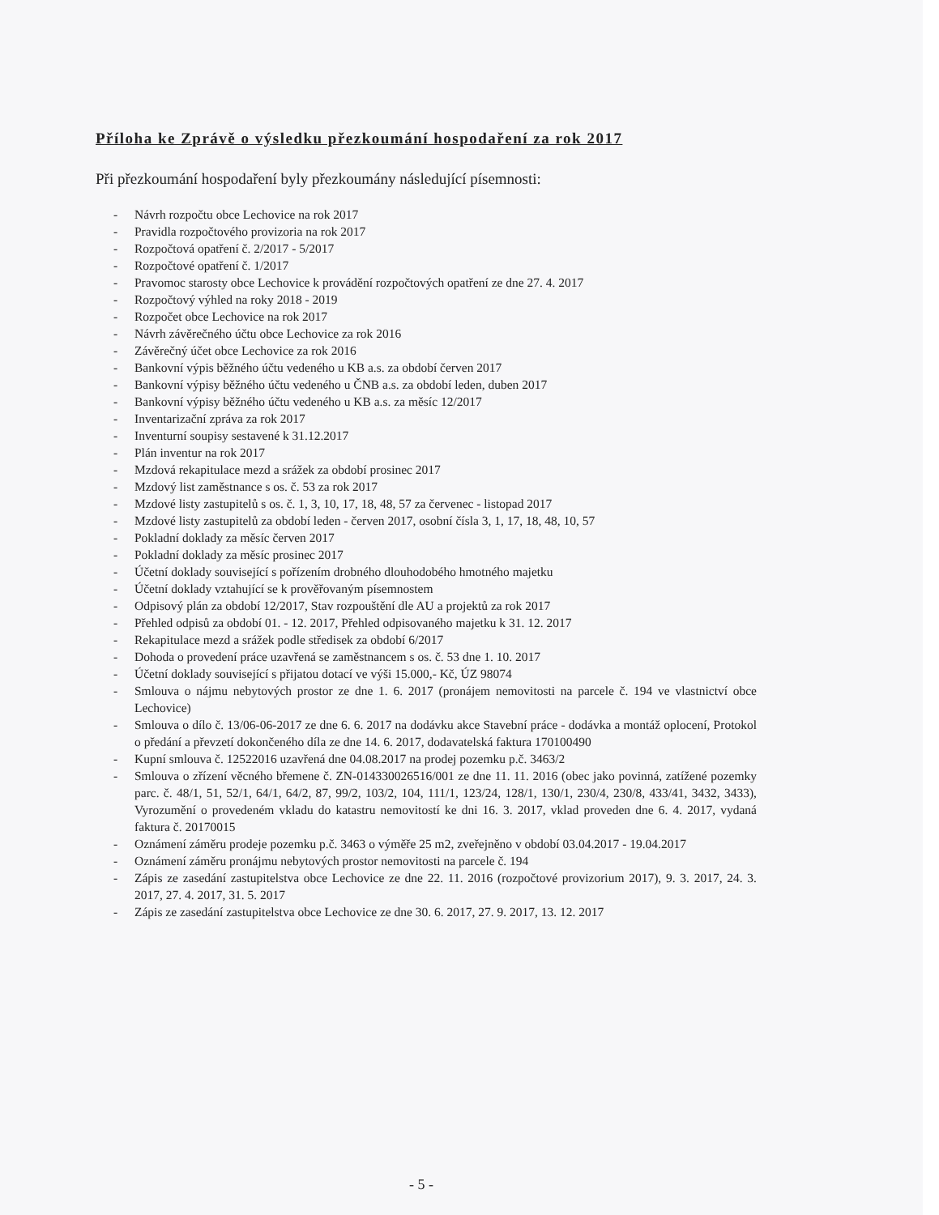Příloha ke Zprávě o výsledku přezkoumání hospodaření za rok 2017
Při přezkoumání hospodaření byly přezkoumány následující písemnosti:
- Návrh rozpočtu obce Lechovice na rok 2017
- Pravidla rozpočtového provizoria na rok 2017
- Rozpočtová opatření č. 2/2017 - 5/2017
- Rozpočtové opatření č. 1/2017
- Pravomoc starosty obce Lechovice k provádění rozpočtových opatření ze dne 27. 4. 2017
- Rozpočtový výhled na roky 2018 - 2019
- Rozpočet obce Lechovice na rok 2017
- Návrh závěrečného účtu obce Lechovice za rok 2016
- Závěrečný účet obce Lechovice za rok 2016
- Bankovní výpis běžného účtu vedeného u KB a.s. za období červen 2017
- Bankovní výpisy běžného účtu vedeného u ČNB a.s. za období leden, duben 2017
- Bankovní výpisy běžného účtu vedeného u KB a.s. za měsíc 12/2017
- Inventarizační zpráva za rok 2017
- Inventurní soupisy sestavené k 31.12.2017
- Plán inventur na rok 2017
- Mzdová rekapitulace mezd a srážek za období prosinec 2017
- Mzdový list zaměstnance s os. č. 53 za rok 2017
- Mzdové listy zastupitelů s os. č. 1, 3, 10, 17, 18, 48, 57 za červenec - listopad 2017
- Mzdové listy zastupitelů za období leden - červen 2017, osobní čísla 3, 1, 17, 18, 48, 10, 57
- Pokladní doklady za měsíc červen 2017
- Pokladní doklady za měsíc prosinec 2017
- Účetní doklady související s pořízením drobného dlouhodobého hmotného majetku
- Účetní doklady vztahující se k prověřovaným písemnostem
- Odpisový plán za období 12/2017, Stav rozpouštění dle AU a projektů za rok 2017
- Přehled odpisů za období 01. - 12. 2017, Přehled odpisovaného majetku k 31. 12. 2017
- Rekapitulace mezd a srážek podle středisek za období 6/2017
- Dohoda o provedení práce uzavřená se zaměstnancem s os. č. 53 dne 1. 10. 2017
- Účetní doklady související s přijatou dotací ve výši 15.000,- Kč, ÚZ 98074
- Smlouva o nájmu nebytových prostor ze dne 1. 6. 2017 (pronájem nemovitosti na parcele č. 194 ve vlastnictví obce Lechovice)
- Smlouva o dílo č. 13/06-06-2017 ze dne 6. 6. 2017 na dodávku akce Stavební práce - dodávka a montáž oplocení, Protokol o předání a převzetí dokončeného díla ze dne 14. 6. 2017, dodavatelská faktura 170100490
- Kupní smlouva č. 12522016 uzavřená dne 04.08.2017 na prodej pozemku p.č. 3463/2
- Smlouva o zřízení věcného břemene č. ZN-014330026516/001 ze dne 11. 11. 2016 (obec jako povinná, zatížené pozemky parc. č. 48/1, 51, 52/1, 64/1, 64/2, 87, 99/2, 103/2, 104, 111/1, 123/24, 128/1, 130/1, 230/4, 230/8, 433/41, 3432, 3433), Vyrozumění o provedeném vkladu do katastru nemovitostí ke dni 16. 3. 2017, vklad proveden dne 6. 4. 2017, vydaná faktura č. 20170015
- Oznámení záměru prodeje pozemku p.č. 3463 o výměře 25 m2, zveřejněno v období 03.04.2017 - 19.04.2017
- Oznámení záměru pronájmu nebytových prostor nemovitosti na parcele č. 194
- Zápis ze zasedání zastupitelstva obce Lechovice ze dne 22. 11. 2016 (rozpočtové provizorium 2017), 9. 3. 2017, 24. 3. 2017, 27. 4. 2017, 31. 5. 2017
- Zápis ze zasedání zastupitelstva obce Lechovice ze dne 30. 6. 2017, 27. 9. 2017, 13. 12. 2017
- 5 -